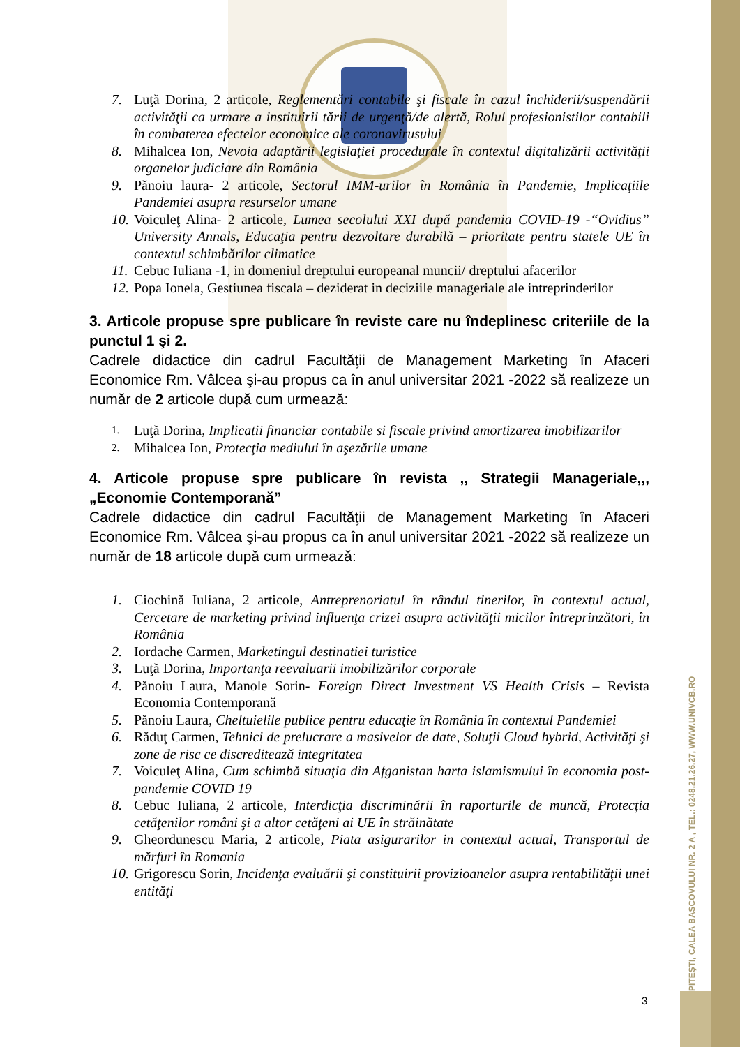PITEŞTI, CALEA BASCOVULUI NR. 2 A , TEL.: 0248.21.26.27, WWW.UNIVCB.RO
7. Luţă Dorina, 2 articole, Reglementări contabile şi fiscale în cazul închiderii/suspendării activităţii ca urmare a instituirii tării de urgenţă/de alertă, Rolul profesionistilor contabili în combaterea efectelor economice ale coronavirusului
8. Mihalcea Ion, Nevoia adaptării legislaţiei procedurale în contextul digitalizării activităţii organelor judiciare din România
9. Pănoiu laura- 2 articole, Sectorul IMM-urilor în România în Pandemie, Implicaţiile Pandemiei asupra resurselor umane
10. Voiculeţ Alina- 2 articole, Lumea secolului XXI după pandemia COVID-19 -“Ovidius” University Annals, Educaţia pentru dezvoltare durabilă – prioritate pentru statele UE în contextul schimbărilor climatice
11. Cebuc Iuliana -1, in domeniul dreptului europeanal muncii/ dreptului afacerilor
12. Popa Ionela, Gestiunea fiscala – deziderat in deciziile manageriale ale intreprinderilor
3. Articole propuse spre publicare în reviste care nu îndeplinesc criteriile de la punctul 1 şi 2.
Cadrele didactice din cadrul Facultăţii de Management Marketing în Afaceri Economice Rm. Vâlcea şi-au propus ca în anul universitar 2021 -2022 să realizeze un număr de 2 articole după cum urmează:
1. Luţă Dorina, Implicatii financiar contabile si fiscale privind amortizarea imobilizarilor
2. Mihalcea Ion, Protecţia mediului în aşezările umane
4. Articole propuse spre publicare în revista ,, Strategii Manageriale,,, „Economie Contemporană”
Cadrele didactice din cadrul Facultăţii de Management Marketing în Afaceri Economice Rm. Vâlcea şi-au propus ca în anul universitar 2021 -2022 să realizeze un număr de 18 articole după cum urmează:
1. Ciochină Iuliana, 2 articole, Antreprenoriatul în rândul tinerilor, în contextul actual, Cercetare de marketing privind influenţa crizei asupra activităţii micilor întreprinzători, în România
2. Iordache Carmen, Marketingul destinatiei turistice
3. Luţă Dorina, Importanţa reevaluarii imobilizărilor corporale
4. Pănoiu Laura, Manole Sorin- Foreign Direct Investment VS Health Crisis – Revista Economia Contemporană
5. Pănoiu Laura, Cheltuielile publice pentru educaţie în România în contextul Pandemiei
6. Răduţ Carmen, Tehnici de prelucrare a masivelor de date, Soluţii Cloud hybrid, Activităţi şi zone de risc ce discreditează integritatea
7. Voiculeţ Alina, Cum schimbă situaţia din Afganistan harta islamismului în economia post-pandemie COVID 19
8. Cebuc Iuliana, 2 articole, Interdicţia discriminării în raporturile de muncă, Protecţia cetăţenilor români şi a altor cetăţeni ai UE în străinătate
9. Gheordunescu Maria, 2 articole, Piata asigurarilor in contextul actual, Transportul de mărfuri în Romania
10. Grigorescu Sorin, Incidenţa evaluării şi constituirii provizioanelor asupra rentabilităţii unei entităţi
3